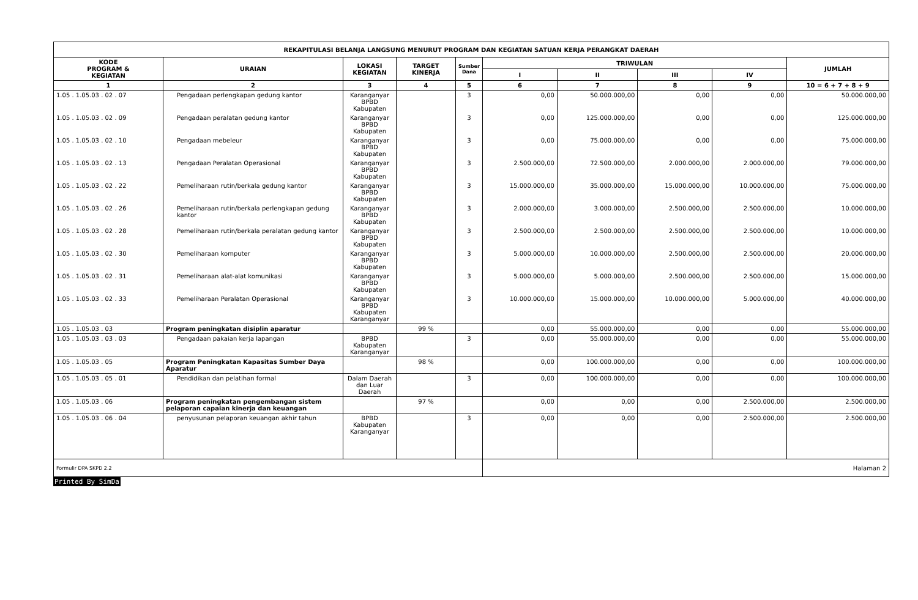| REKAPITULASI BELANJA LANGSUNG MENURUT PROGRAM DAN KEGIATAN SATUAN KERJA PERANGKAT DAERAH | | | | | | | | | |
| --- | --- | --- | --- | --- | --- | --- | --- | --- | --- |
| KODE PROGRAM & KEGIATAN | URAIAN | LOKASI KEGIATAN | TARGET KINERJA | Sumber Dana | TRIWULAN | | | | JUMLAH |
| | | | | | I | II | III | IV | |
| 1 | 2 | 3 | 4 | 5 | 6 | 7 | 8 | 9 | 10 = 6 + 7 + 8 + 9 |
| 1.05 . 1.05.03 . 02 . 07 | Pengadaan perlengkapan gedung kantor | Karanganyar BPBD Kabupaten | | 3 | 0,00 | 50.000.000,00 | 0,00 | 0,00 | 50.000.000,00 |
| 1.05 . 1.05.03 . 02 . 09 | Pengadaan peralatan gedung kantor | Karanganyar BPBD Kabupaten | | 3 | 0,00 | 125.000.000,00 | 0,00 | 0,00 | 125.000.000,00 |
| 1.05 . 1.05.03 . 02 . 10 | Pengadaan mebeleur | Karanganyar BPBD Kabupaten | | 3 | 0,00 | 75.000.000,00 | 0,00 | 0,00 | 75.000.000,00 |
| 1.05 . 1.05.03 . 02 . 13 | Pengadaan Peralatan Operasional | Karanganyar BPBD Kabupaten | | 3 | 2.500.000,00 | 72.500.000,00 | 2.000.000,00 | 2.000.000,00 | 79.000.000,00 |
| 1.05 . 1.05.03 . 02 . 22 | Pemeliharaan rutin/berkala gedung kantor | Karanganyar BPBD Kabupaten | | 3 | 15.000.000,00 | 35.000.000,00 | 15.000.000,00 | 10.000.000,00 | 75.000.000,00 |
| 1.05 . 1.05.03 . 02 . 26 | Pemeliharaan rutin/berkala perlengkapan gedung kantor | Karanganyar BPBD Kabupaten | | 3 | 2.000.000,00 | 3.000.000,00 | 2.500.000,00 | 2.500.000,00 | 10.000.000,00 |
| 1.05 . 1.05.03 . 02 . 28 | Pemeliharaan rutin/berkala peralatan gedung kantor | Karanganyar BPBD Kabupaten | | 3 | 2.500.000,00 | 2.500.000,00 | 2.500.000,00 | 2.500.000,00 | 10.000.000,00 |
| 1.05 . 1.05.03 . 02 . 30 | Pemeliharaan komputer | Karanganyar BPBD Kabupaten | | 3 | 5.000.000,00 | 10.000.000,00 | 2.500.000,00 | 2.500.000,00 | 20.000.000,00 |
| 1.05 . 1.05.03 . 02 . 31 | Pemeliharaan alat-alat komunikasi | Karanganyar BPBD Kabupaten | | 3 | 5.000.000,00 | 5.000.000,00 | 2.500.000,00 | 2.500.000,00 | 15.000.000,00 |
| 1.05 . 1.05.03 . 02 . 33 | Pemeliharaan Peralatan Operasional | Karanganyar BPBD Kabupaten Karanganyar | | 3 | 10.000.000,00 | 15.000.000,00 | 10.000.000,00 | 5.000.000,00 | 40.000.000,00 |
| 1.05 . 1.05.03 . 03 | Program peningkatan disiplin aparatur | | 99 % | | 0,00 | 55.000.000,00 | 0,00 | 0,00 | 55.000.000,00 |
| 1.05 . 1.05.03 . 03 . 03 | Pengadaan pakaian kerja lapangan | BPBD Kabupaten Karanganyar | | 3 | 0,00 | 55.000.000,00 | 0,00 | 0,00 | 55.000.000,00 |
| 1.05 . 1.05.03 . 05 | Program Peningkatan Kapasitas Sumber Daya Aparatur | | 98 % | | 0,00 | 100.000.000,00 | 0,00 | 0,00 | 100.000.000,00 |
| 1.05 . 1.05.03 . 05 . 01 | Pendidikan dan pelatihan formal | Dalam Daerah dan Luar Daerah | | 3 | 0,00 | 100.000.000,00 | 0,00 | 0,00 | 100.000.000,00 |
| 1.05 . 1.05.03 . 06 | Program peningkatan pengembangan sistem pelaporan capaian kinerja dan keuangan | | 97 % | | 0,00 | 0,00 | 0,00 | 2.500.000,00 | 2.500.000,00 |
| 1.05 . 1.05.03 . 06 . 04 | penyusunan pelaporan keuangan akhir tahun | BPBD Kabupaten Karanganyar | | 3 | 0,00 | 0,00 | 0,00 | 2.500.000,00 | 2.500.000,00 |
| Formulir DPA SKPD 2.2 | | | | | Halaman 2 | | | | |
Printed By SimDa